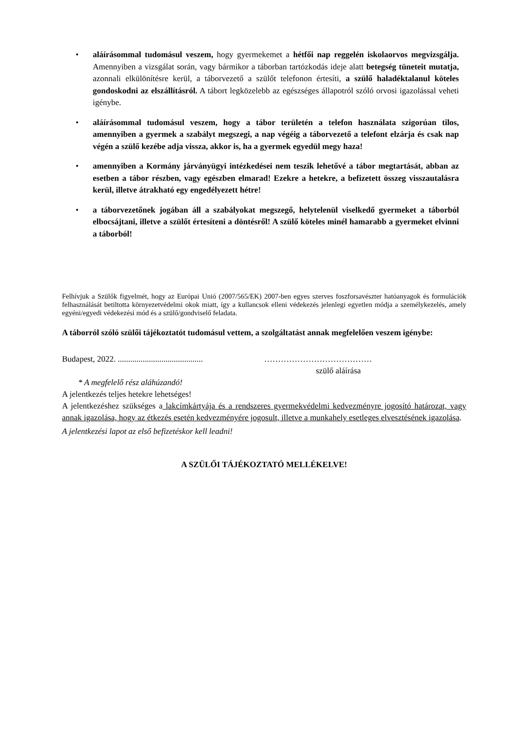• aláírásommal tudomásul veszem, hogy gyermekemet a hétfői nap reggelén iskolaorvos megvizsgálja. Amennyiben a vizsgálat során, vagy bármikor a táborban tartózkodás ideje alatt betegség tüneteit mutatja, azonnali elkülönítésre kerül, a táborvezető a szülőt telefonon értesíti, a szülő haladéktalanul köteles gondoskodni az elszállításról. A tábort legközelebb az egészséges állapotról szóló orvosi igazolással veheti igénybe.
• aláírásommal tudomásul veszem, hogy a tábor területén a telefon használata szigorúan tilos, amennyiben a gyermek a szabályt megszegi, a nap végéig a táborvezető a telefont elzárja és csak nap végén a szülő kezébe adja vissza, akkor is, ha a gyermek egyedül megy haza!
• amennyiben a Kormány járványügyi intézkedései nem teszik lehetővé a tábor megtartását, abban az esetben a tábor részben, vagy egészben elmarad! Ezekre a hetekre, a befizetett összeg visszautalásra kerül, illetve átrakható egy engedélyezett hétre!
• a táborvezetőnek jogában áll a szabályokat megszegő, helytelenül viselkedő gyermeket a táborból elbocsájtani, illetve a szülőt értesíteni a döntésről! A szülő köteles minél hamarabb a gyermeket elvinni a táborból!
Felhívjuk a Szülők figyelmét, hogy az Európai Unió (2007/565/EK) 2007-ben egyes szerves foszforsavészter hatóanyagok és formulációk felhasználását betiltotta környezetvédelmi okok miatt, így a kullancsok elleni védekezés jelenlegi egyetlen módja a személykezelés, amely egyéni/egyedi védekezési mód és a szülő/gondviselő feladata.
A táborról szóló szülői tájékoztatót tudomásul vettem, a szolgáltatást annak megfelelően veszem igénybe:
Budapest, 2022. .........................................
…………………………………
szülő aláírása
* A megfelelő rész aláhúzandó!
A jelentkezés teljes hetekre lehetséges!
A jelentkezéshez szükséges a lakcímkártyája és a rendszeres gyermekvédelmi kedvezményre jogosító határozat, vagy annak igazolása, hogy az étkezés esetén kedvezményére jogosult, illetve a munkahely esetleges elvesztésének igazolása.
A jelentkezési lapot az első befizetéskor kell leadni!
A SZÜLŐI TÁJÉKOZTATÓ MELLÉKELVE!